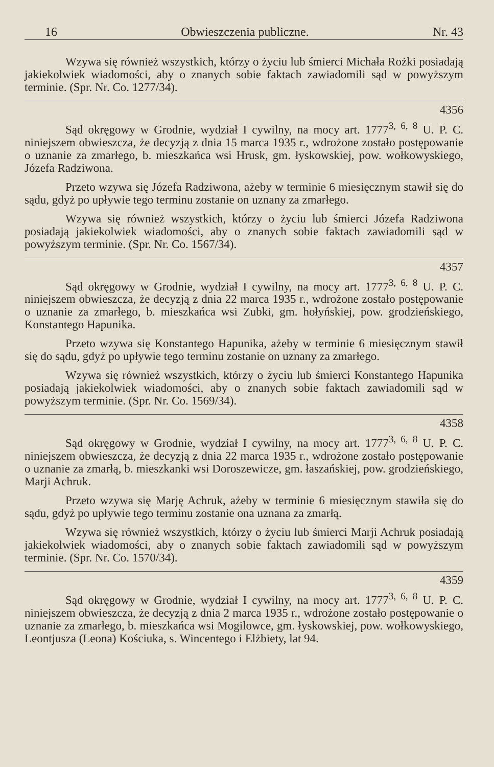16 Obwieszczenia publiczne. Nr. 43
Wzywa się również wszystkich, którzy o życiu lub śmierci Michała Rożki posiadają jakiekolwiek wiadomości, aby o znanych sobie faktach zawiadomili sąd w powyższym terminie. (Spr. Nr. Co. 1277/34).
4356
Sąd okręgowy w Grodnie, wydział I cywilny, na mocy art. 1777<sup>3, 6, 8</sup> U. P. C. niniejszem obwieszcza, że decyzją z dnia 15 marca 1935 r., wdrożone zostało postępowanie o uznanie za zmarłego, b. mieszkańca wsi Hrusk, gm. łyskowskiej, pow. wołkowyskiego, Józefa Radziwona.
Przeto wzywa się Józefa Radziwona, ażeby w terminie 6 miesięcznym stawił się do sądu, gdyż po upływie tego terminu zostanie on uznany za zmarłego.
Wzywa się również wszystkich, którzy o życiu lub śmierci Józefa Radziwona posiadają jakiekolwiek wiadomości, aby o znanych sobie faktach zawiadomili sąd w powyższym terminie. (Spr. Nr. Co. 1567/34).
4357
Sąd okręgowy w Grodnie, wydział I cywilny, na mocy art. 1777<sup>3, 6, 8</sup> U. P. C. niniejszem obwieszcza, że decyzją z dnia 22 marca 1935 r., wdrożone zostało postępowanie o uznanie za zmarłego, b. mieszkańca wsi Zubki, gm. hołyńskiej, pow. grodzieńskiego, Konstantego Hapunika.
Przeto wzywa się Konstantego Hapunika, ażeby w terminie 6 miesięcznym stawił się do sądu, gdyż po upływie tego terminu zostanie on uznany za zmarłego.
Wzywa się również wszystkich, którzy o życiu lub śmierci Konstantego Hapunika posiadają jakiekolwiek wiadomości, aby o znanych sobie faktach zawiadomili sąd w powyższym terminie. (Spr. Nr. Co. 1569/34).
4358
Sąd okręgowy w Grodnie, wydział I cywilny, na mocy art. 1777<sup>3, 6, 8</sup> U. P. C. niniejszem obwieszcza, że decyzją z dnia 22 marca 1935 r., wdrożone zostało postępowanie o uznanie za zmarłą, b. mieszkanki wsi Doroszewicze, gm. łaszańskiej, pow. grodzieńskiego, Marji Achruk.
Przeto wzywa się Marję Achruk, ażeby w terminie 6 miesięcznym stawiła się do sądu, gdyż po upływie tego terminu zostanie ona uznana za zmarłą.
Wzywa się również wszystkich, którzy o życiu lub śmierci Marji Achruk posiadają jakiekolwiek wiadomości, aby o znanych sobie faktach zawiadomili sąd w powyższym terminie. (Spr. Nr. Co. 1570/34).
4359
Sąd okręgowy w Grodnie, wydział I cywilny, na mocy art. 1777<sup>3, 6, 8</sup> U. P. C. niniejszem obwieszcza, że decyzją z dnia 2 marca 1935 r., wdrożone zostało postępowanie o uznanie za zmarłego, b. mieszkańca wsi Mogilowce, gm. łyskowskiej, pow. wołkowyskiego, Leontjusza (Leona) Kościuka, s. Wincentego i Elżbiety, lat 94.